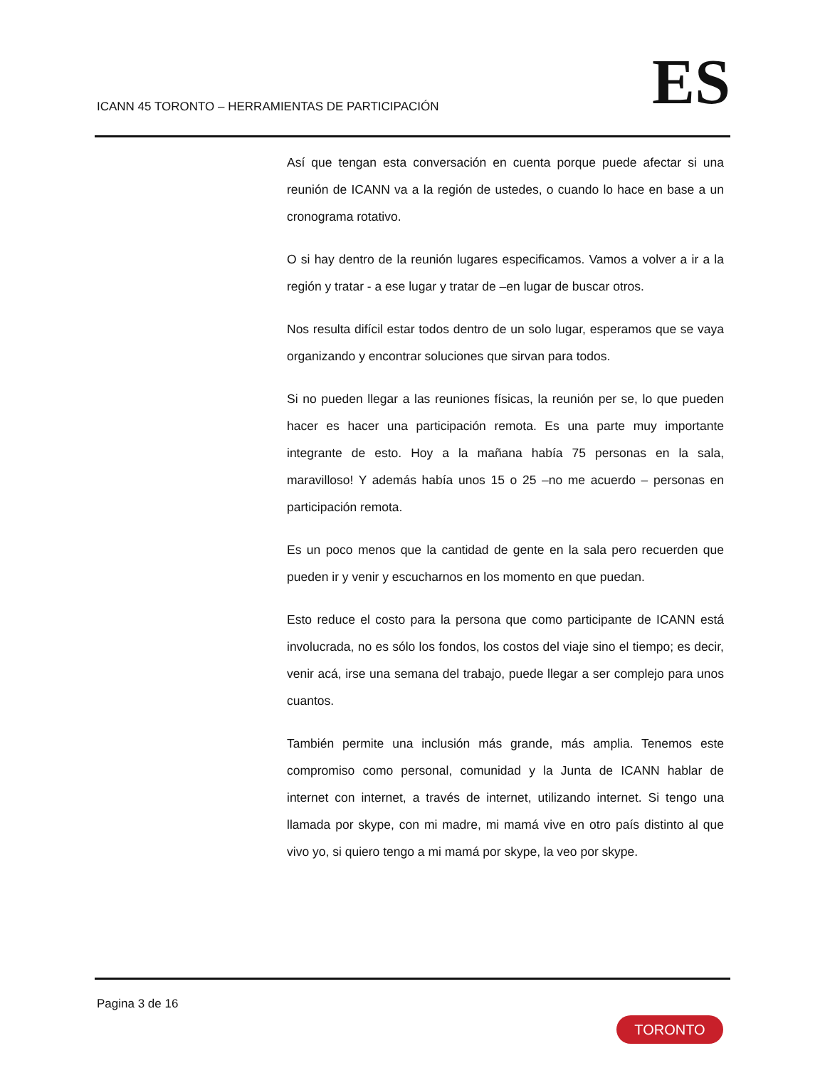ICANN 45 TORONTO – HERRAMIENTAS DE PARTICIPACIÓN
ES
Así que tengan esta conversación en cuenta porque puede afectar si una reunión de ICANN va a la región de ustedes, o cuando lo hace en base a un cronograma rotativo.
O si hay dentro de la reunión lugares especificamos. Vamos a volver a ir a la región y tratar - a ese lugar y tratar de –en lugar de buscar otros.
Nos resulta difícil estar todos dentro de un solo lugar, esperamos que se vaya organizando y encontrar soluciones que sirvan para todos.
Si no pueden llegar a las reuniones físicas, la reunión per se, lo que pueden hacer es hacer una participación remota. Es una parte muy importante integrante de esto. Hoy a la mañana había 75 personas en la sala, maravilloso! Y además había unos 15 o 25 –no me acuerdo – personas en participación remota.
Es un poco menos que la cantidad de gente en la sala pero recuerden que pueden ir y venir y escucharnos en los momento en que puedan.
Esto reduce el costo para la persona que como participante de ICANN está involucrada, no es sólo los fondos, los costos del viaje sino el tiempo; es decir, venir acá, irse una semana del trabajo, puede llegar a ser complejo para unos cuantos.
También permite una inclusión más grande, más amplia. Tenemos este compromiso como personal, comunidad y la Junta de ICANN hablar de internet con internet, a través de internet, utilizando internet. Si tengo una llamada por skype, con mi madre, mi mamá vive en otro país distinto al que vivo yo, si quiero tengo a mi mamá por skype, la veo por skype.
Pagina 3 de 16
TORONTO